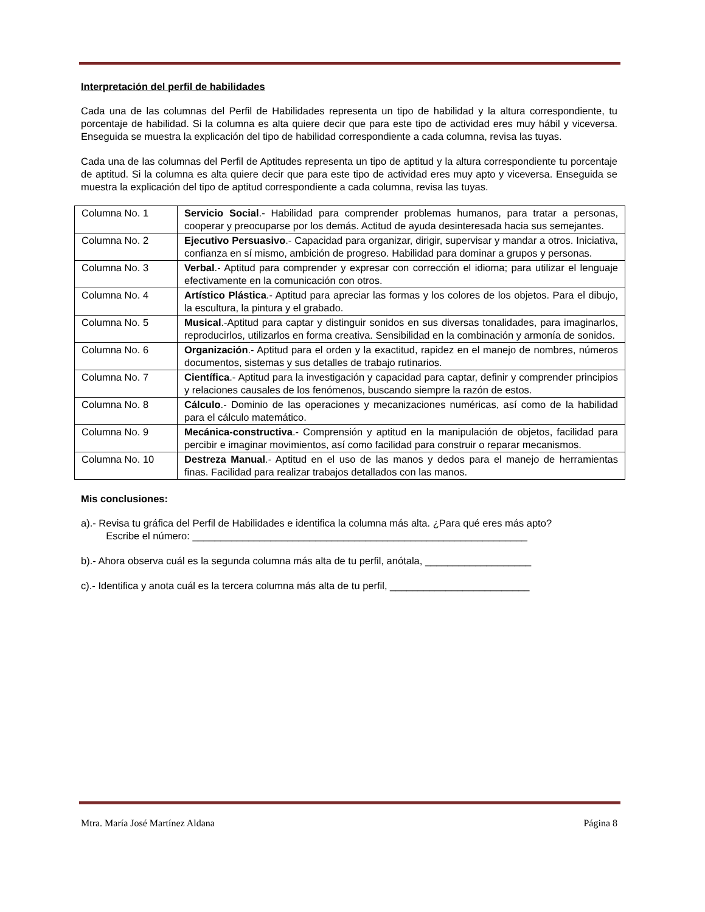Interpretación del perfil de habilidades
Cada una de las columnas del Perfil de Habilidades representa un tipo de habilidad y la altura correspondiente, tu porcentaje de habilidad. Si la columna es alta quiere decir que para este tipo de actividad eres muy hábil y viceversa. Enseguida se muestra la explicación del tipo de habilidad correspondiente a cada columna, revisa las tuyas.
Cada una de las columnas del Perfil de Aptitudes representa un tipo de aptitud y la altura correspondiente tu porcentaje de aptitud. Si la columna es alta quiere decir que para este tipo de actividad eres muy apto y viceversa. Enseguida se muestra la explicación del tipo de aptitud correspondiente a cada columna, revisa las tuyas.
| Columna No. 1 | Servicio Social .- Habilidad para comprender problemas humanos, para tratar a personas, cooperar y preocuparse por los demás. Actitud de ayuda desinteresada hacia sus semejantes. |
| Columna No. 2 | Ejecutivo Persuasivo .- Capacidad para organizar, dirigir, supervisar y mandar a otros. Iniciativa, confianza en sí mismo, ambición de progreso. Habilidad para dominar a grupos y personas. |
| Columna No. 3 | Verbal .- Aptitud para comprender y expresar con corrección el idioma; para utilizar el lenguaje efectivamente en la comunicación con otros. |
| Columna No. 4 | Artístico Plástica .- Aptitud para apreciar las formas y los colores de los objetos. Para el dibujo, la escultura, la pintura y el grabado. |
| Columna No. 5 | Musical .-Aptitud para captar y distinguir sonidos en sus diversas tonalidades, para imaginarlos, reproducirlos, utilizarlos en forma creativa. Sensibilidad en la combinación y armonía de sonidos. |
| Columna No. 6 | Organización .- Aptitud para el orden y la exactitud, rapidez en el manejo de nombres, números documentos, sistemas y sus detalles de trabajo rutinarios. |
| Columna No. 7 | Científica .- Aptitud para la investigación y capacidad para captar, definir y comprender principios y relaciones causales de los fenómenos, buscando siempre la razón de estos. |
| Columna No. 8 | Cálculo .- Dominio de las operaciones y mecanizaciones numéricas, así como de la habilidad para el cálculo matemático. |
| Columna No. 9 | Mecánica-constructiva .- Comprensión y aptitud en la manipulación de objetos, facilidad para percibir e imaginar movimientos, así como facilidad para construir o reparar mecanismos. |
| Columna No. 10 | Destreza Manual .- Aptitud en el uso de las manos y dedos para el manejo de herramientas finas. Facilidad para realizar trabajos detallados con las manos. |
Mis conclusiones:
a).- Revisa tu gráfica del Perfil de Habilidades e identifica la columna más alta. ¿Para qué eres más apto?
Escribe el número: ____________________________________________________________
b).- Ahora observa cuál es la segunda columna más alta de tu perfil, anótala, ___________________
c).- Identifica y anota cuál es la tercera columna más alta de tu perfil, _________________________
Mtra. María José Martínez Aldana Página 8